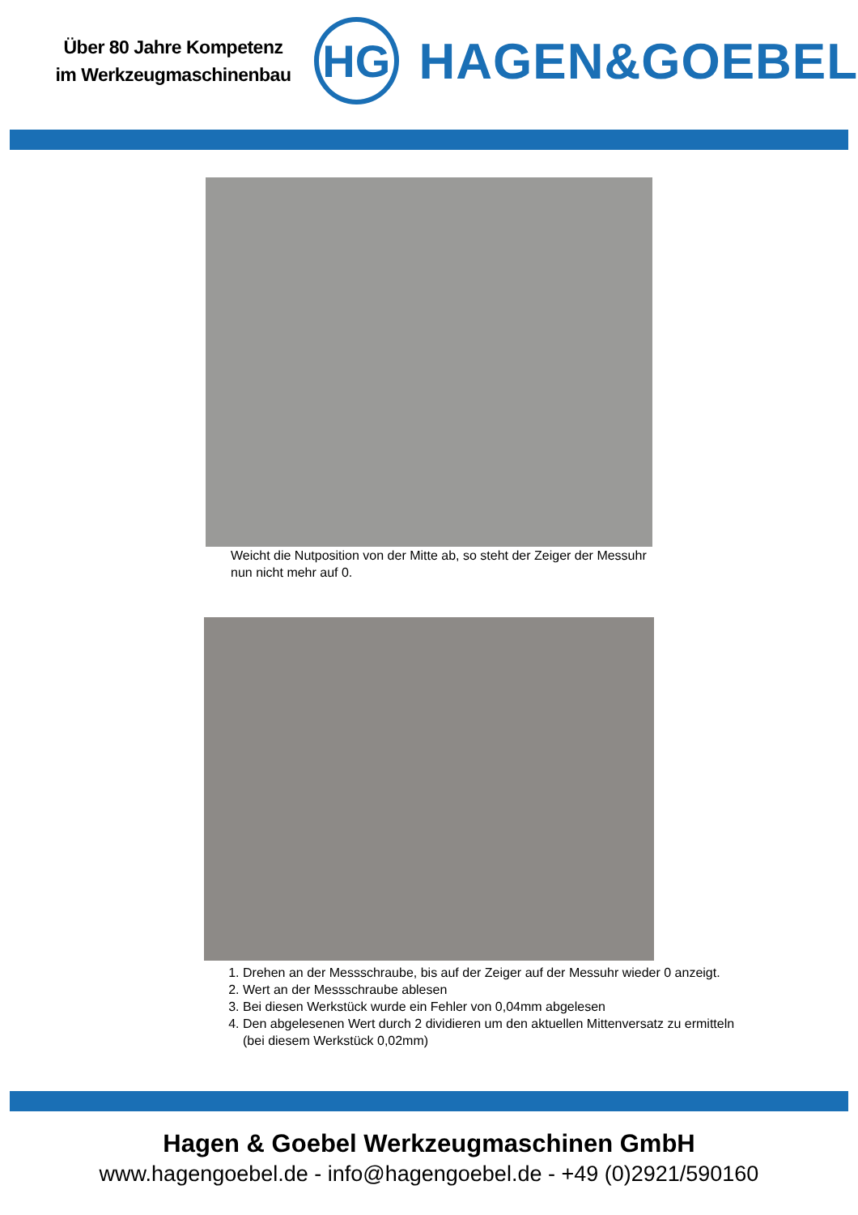Über 80 Jahre Kompetenz
im Werkzeugmaschinenbau
HG
HAGEN&GOEBEL
Weicht die Nutposition von der Mitte ab, so steht der Zeiger der Messuhr nun nicht mehr auf 0.
1. Drehen an der Messschraube, bis auf der Zeiger auf der Messuhr wieder 0 anzeigt.
2. Wert an der Messschraube ablesen
3. Bei diesen Werkstück wurde ein Fehler von 0,04mm abgelesen
4. Den abgelesenen Wert durch 2 dividieren um den aktuellen Mittenversatz zu ermitteln (bei diesem Werkstück 0,02mm)
Hagen & Goebel Werkzeugmaschinen GmbH
www.hagengoebel.de - info@hagengoebel.de - +49 (0)2921/590160